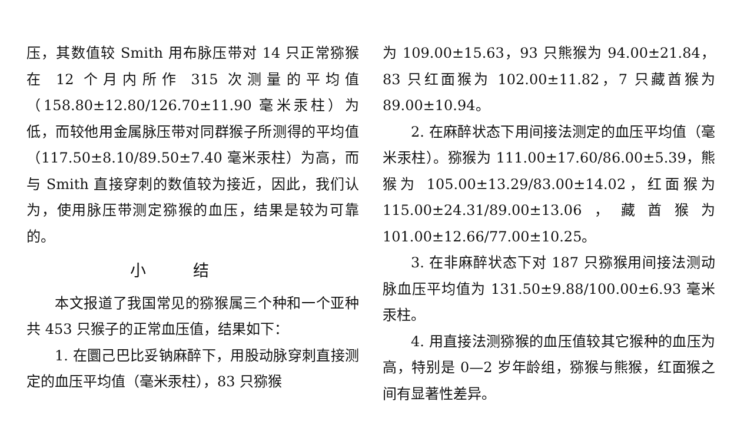压，其数值较 Smith 用布脉压带对 14 只正常猕猴在 12 个月内所作 315 次测量的平均值（158.80±12.80/126.70±11.90 毫米汞柱）为低，而较他用金属脉压带对同群猴子所测得的平均值（117.50±8.10/89.50±7.40 毫米汞柱）为高，而与 Smith 直接穿刺的数值较为接近，因此，我们认为，使用脉压带测定猕猴的血压，结果是较为可靠的。
小结
本文报道了我国常见的猕猴属三个种和一个亚种共 453 只猴子的正常血压值，结果如下：
1. 在圜己巴比妥钠麻醉下，用股动脉穿刺直接测定的血压平均值（毫米汞柱），83 只猕猴
为 109.00±15.63，93 只熊猴为 94.00±21.84，83 只红面猴为 102.00±11.82，7 只藏酋猴为 89.00±10.94。
2. 在麻醉状态下用间接法测定的血压平均值（毫米汞柱）。猕猴为 111.00±17.60/86.00±5.39，熊猴为 105.00±13.29/83.00±14.02，红面猴为 115.00±24.31/89.00±13.06，藏酋猴为 101.00±12.66/77.00±10.25。
3. 在非麻醉状态下对 187 只猕猴用间接法测动脉血压平均值为 131.50±9.88/100.00±6.93 毫米汞柱。
4. 用直接法测猕猴的血压值较其它猴种的血压为高，特别是 0—2 岁年龄组，猕猴与熊猴，红面猴之间有显著性差异。